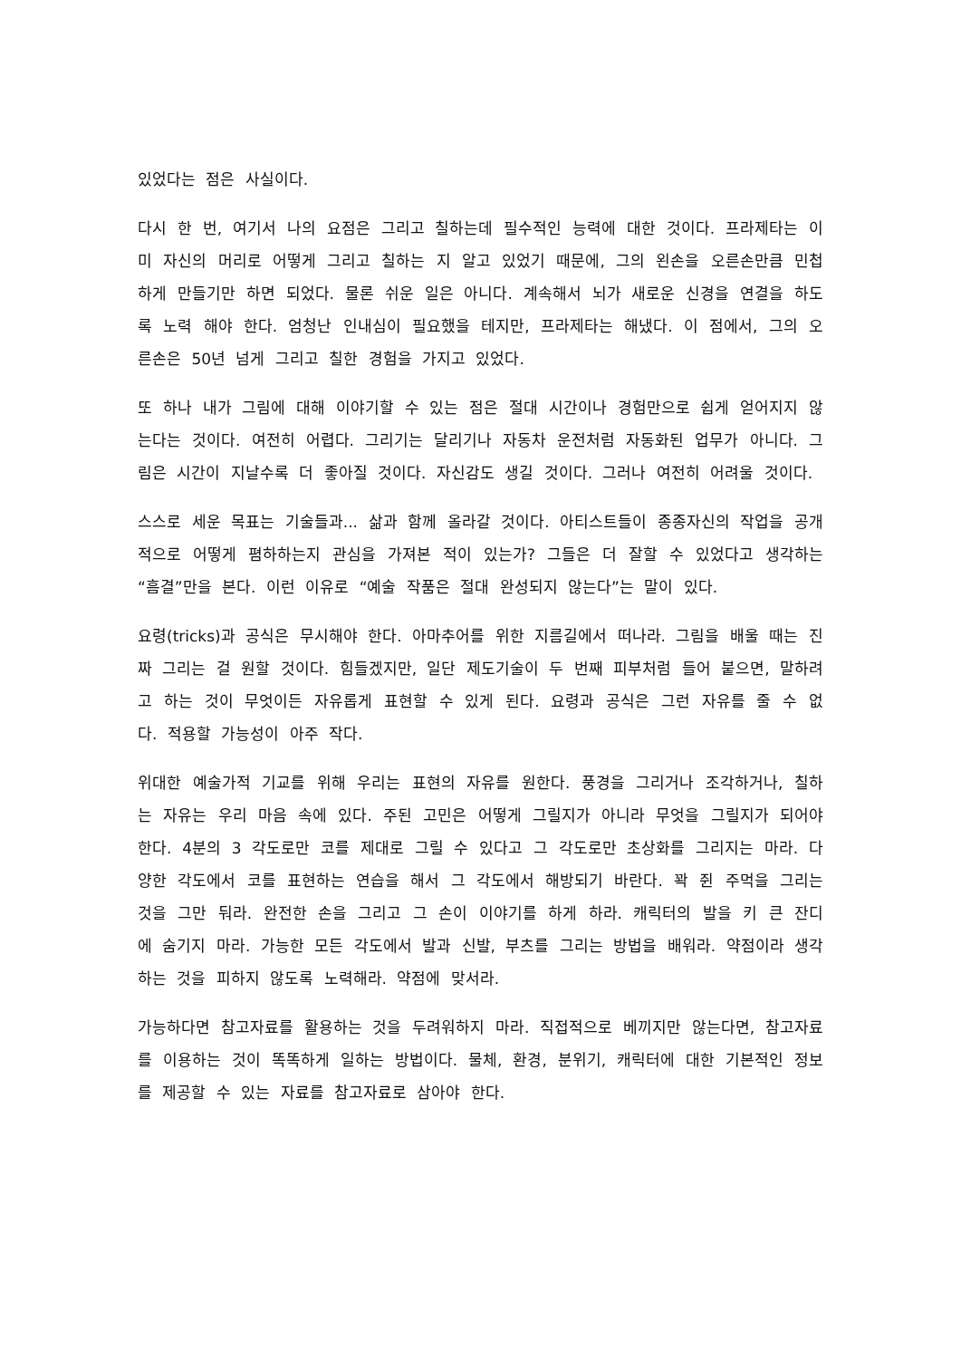있었다는 점은 사실이다.
다시 한 번, 여기서 나의 요점은 그리고 칠하는데 필수적인 능력에 대한 것이다. 프라제타는 이미 자신의 머리로 어떻게 그리고 칠하는 지 알고 있었기 때문에, 그의 왼손을 오른손만큼 민첩하게 만들기만 하면 되었다. 물론 쉬운 일은 아니다. 계속해서 뇌가 새로운 신경을 연결을 하도록 노력 해야 한다. 엄청난 인내심이 필요했을 테지만, 프라제타는 해냈다. 이 점에서, 그의 오른손은 50년 넘게 그리고 칠한 경험을 가지고 있었다.
또 하나 내가 그림에 대해 이야기할 수 있는 점은 절대 시간이나 경험만으로 쉽게 얻어지지 않는다는 것이다. 여전히 어렵다. 그리기는 달리기나 자동차 운전처럼 자동화된 업무가 아니다. 그림은 시간이 지날수록 더 좋아질 것이다. 자신감도 생길 것이다. 그러나 여전히 어려울 것이다.
스스로 세운 목표는 기술들과... 삶과 함께 올라갈 것이다. 아티스트들이 종종자신의 작업을 공개적으로 어떻게 폄하하는지 관심을 가져본 적이 있는가? 그들은 더 잘할 수 있었다고 생각하는 “흠결”만을 본다. 이런 이유로 “예술 작품은 절대 완성되지 않는다”는 말이 있다.
요령(tricks)과 공식은 무시해야 한다. 아마추어를 위한 지름길에서 떠나라. 그림을 배울 때는 진짜 그리는 걸 원할 것이다. 힘들겠지만, 일단 제도기술이 두 번째 피부처럼 들어 붙으면, 말하려고 하는 것이 무엇이든 자유롭게 표현할 수 있게 된다. 요령과 공식은 그런 자유를 줄 수 없다. 적용할 가능성이 아주 작다.
위대한 예술가적 기교를 위해 우리는 표현의 자유를 원한다. 풍경을 그리거나 조각하거나, 칠하는 자유는 우리 마음 속에 있다. 주된 고민은 어떻게 그릴지가 아니라 무엇을 그릴지가 되어야 한다. 4분의 3 각도로만 코를 제대로 그릴 수 있다고 그 각도로만 초상화를 그리지는 마라. 다양한 각도에서 코를 표현하는 연습을 해서 그 각도에서 해방되기 바란다. 꽉 쥔 주먹을 그리는 것을 그만 둬라. 완전한 손을 그리고 그 손이 이야기를 하게 하라. 캐릭터의 발을 키 큰 잔디에 숨기지 마라. 가능한 모든 각도에서 발과 신발, 부츠를 그리는 방법을 배워라. 약점이라 생각하는 것을 피하지 않도록 노력해라. 약점에 맞서라.
가능하다면 참고자료를 활용하는 것을 두려워하지 마라. 직접적으로 베끼지만 않는다면, 참고자료를 이용하는 것이 똑똑하게 일하는 방법이다. 물체, 환경, 분위기, 캐릭터에 대한 기본적인 정보를 제공할 수 있는 자료를 참고자료로 삼아야 한다.